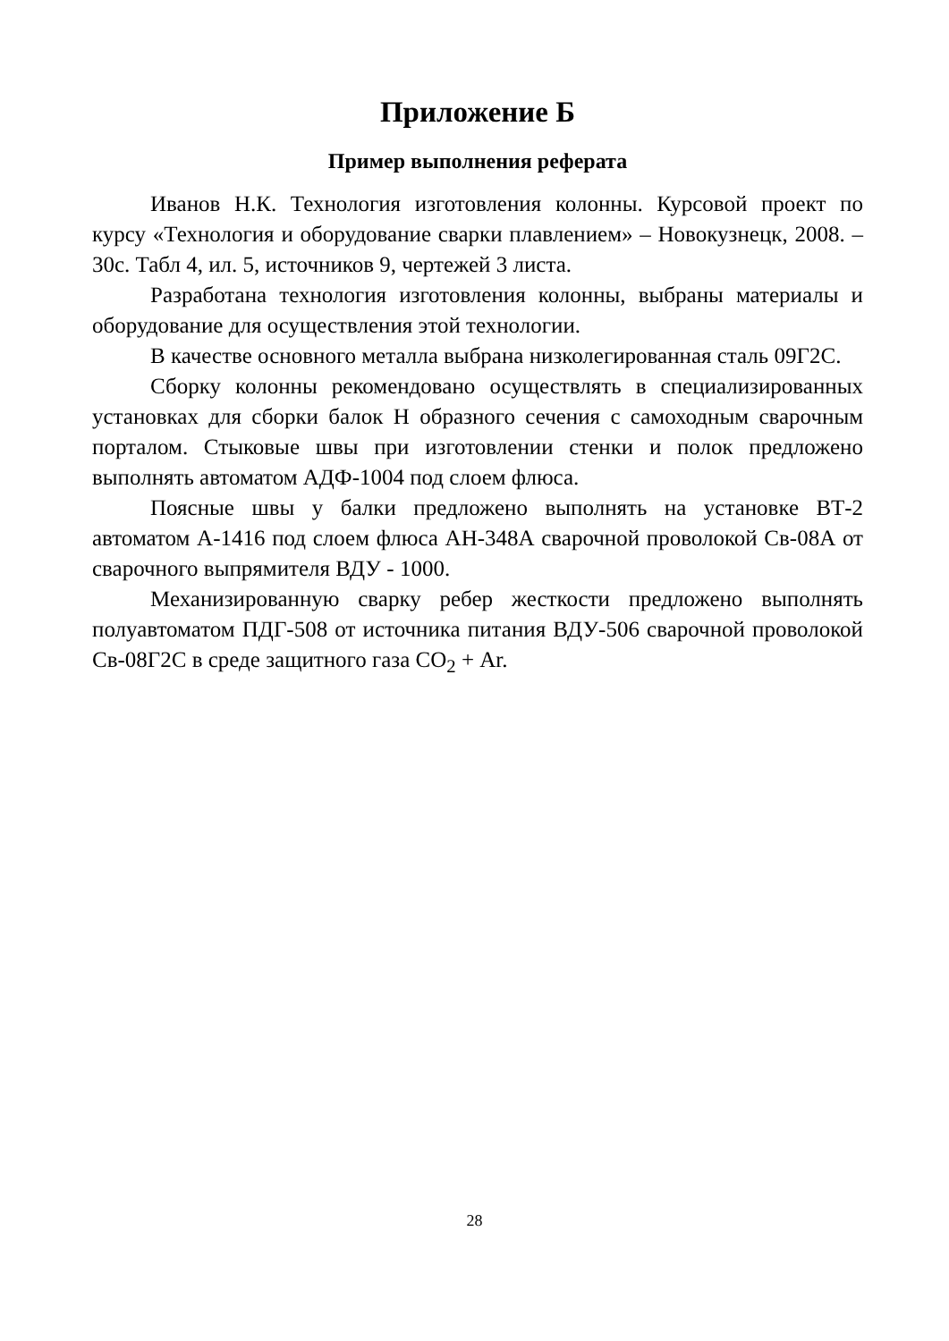Приложение Б
Пример выполнения реферата
Иванов Н.К. Технология изготовления колонны. Курсовой проект по курсу «Технология и оборудование сварки плавлением» – Новокузнецк, 2008. – 30с. Табл 4, ил. 5, источников 9, чертежей 3 листа.
Разработана технология изготовления колонны, выбраны материалы и оборудование для осуществления этой технологии.
В качестве основного металла выбрана низколегированная сталь 09Г2С.
Сборку колонны рекомендовано осуществлять в специализированных установках для сборки балок Н образного сечения с самоходным сварочным порталом. Стыковые швы при изготовлении стенки и полок предложено выполнять автоматом АДФ-1004 под слоем флюса.
Поясные швы у балки предложено выполнять на установке ВТ-2 автоматом А-1416 под слоем флюса АН-348А сварочной проволокой Св-08А от сварочного выпрямителя ВДУ - 1000.
Механизированную сварку ребер жесткости предложено выполнять полуавтоматом ПДГ-508 от источника питания ВДУ-506 сварочной проволокой Св-08Г2С в среде защитного газа СО<sub>2</sub> + Ar.
28